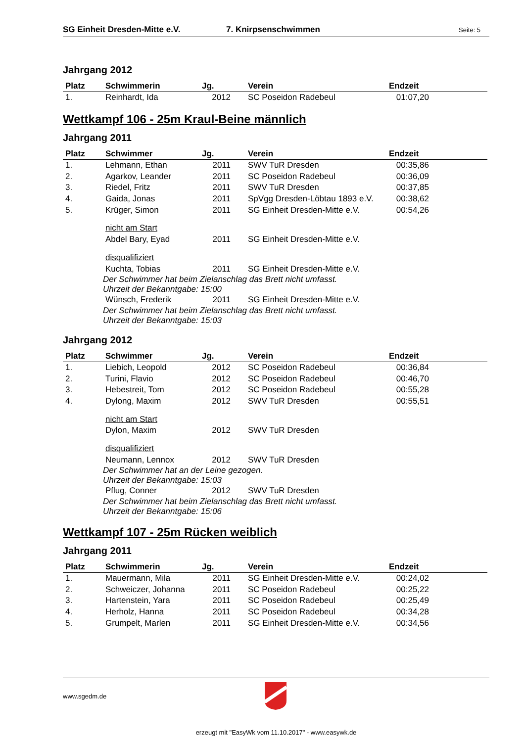SG Einheit Dresden-Mitte e.V. 7. Knirpsenschwimmen Seite: 5
Jahrgang 2012
| Platz | Schwimmerin | Jg. | Verein | Endzeit |
| --- | --- | --- | --- | --- |
| 1. | Reinhardt, Ida | 2012 | SC Poseidon Radebeul | 01:07,20 |
Wettkampf 106 - 25m Kraul-Beine männlich
Jahrgang 2011
| Platz | Schwimmer | Jg. | Verein | Endzeit |
| --- | --- | --- | --- | --- |
| 1. | Lehmann, Ethan | 2011 | SWV TuR Dresden | 00:35,86 |
| 2. | Agarkov, Leander | 2011 | SC Poseidon Radebeul | 00:36,09 |
| 3. | Riedel, Fritz | 2011 | SWV TuR Dresden | 00:37,85 |
| 4. | Gaida, Jonas | 2011 | SpVgg Dresden-Löbtau 1893 e.V. | 00:38,62 |
| 5. | Krüger, Simon | 2011 | SG Einheit Dresden-Mitte e.V. | 00:54,26 |
| | nicht am Start | | | |
| | Abdel Bary, Eyad | 2011 | SG Einheit Dresden-Mitte e.V. | |
| | disqualifiziert | | | |
| | Kuchta, Tobias | 2011 | SG Einheit Dresden-Mitte e.V. | |
| | Der Schwimmer hat beim Zielanschlag das Brett nicht umfasst. Uhrzeit der Bekanntgabe: 15:00 | | | |
| | Wünsch, Frederik | 2011 | SG Einheit Dresden-Mitte e.V. | |
| | Der Schwimmer hat beim Zielanschlag das Brett nicht umfasst. Uhrzeit der Bekanntgabe: 15:03 | | | |
Jahrgang 2012
| Platz | Schwimmer | Jg. | Verein | Endzeit |
| --- | --- | --- | --- | --- |
| 1. | Liebich, Leopold | 2012 | SC Poseidon Radebeul | 00:36,84 |
| 2. | Turini, Flavio | 2012 | SC Poseidon Radebeul | 00:46,70 |
| 3. | Hebestreit, Tom | 2012 | SC Poseidon Radebeul | 00:55,28 |
| 4. | Dylong, Maxim | 2012 | SWV TuR Dresden | 00:55,51 |
| | nicht am Start | | | |
| | Dylon, Maxim | 2012 | SWV TuR Dresden | |
| | disqualifiziert | | | |
| | Neumann, Lennox | 2012 | SWV TuR Dresden | |
| | Der Schwimmer hat an der Leine gezogen. Uhrzeit der Bekanntgabe: 15:03 | | | |
| | Pflug, Conner | 2012 | SWV TuR Dresden | |
| | Der Schwimmer hat beim Zielanschlag das Brett nicht umfasst. Uhrzeit der Bekanntgabe: 15:06 | | | |
Wettkampf 107 - 25m Rücken weiblich
Jahrgang 2011
| Platz | Schwimmerin | Jg. | Verein | Endzeit |
| --- | --- | --- | --- | --- |
| 1. | Mauermann, Mila | 2011 | SG Einheit Dresden-Mitte e.V. | 00:24,02 |
| 2. | Schweiczer, Johanna | 2011 | SC Poseidon Radebeul | 00:25,22 |
| 3. | Hartenstein, Yara | 2011 | SC Poseidon Radebeul | 00:25,49 |
| 4. | Herholz, Hanna | 2011 | SC Poseidon Radebeul | 00:34,28 |
| 5. | Grumpelt, Marlen | 2011 | SG Einheit Dresden-Mitte e.V. | 00:34,56 |
www.sgedm.de
erzeugt mit "EasyWk vom 11.10.2017" - www.easywk.de